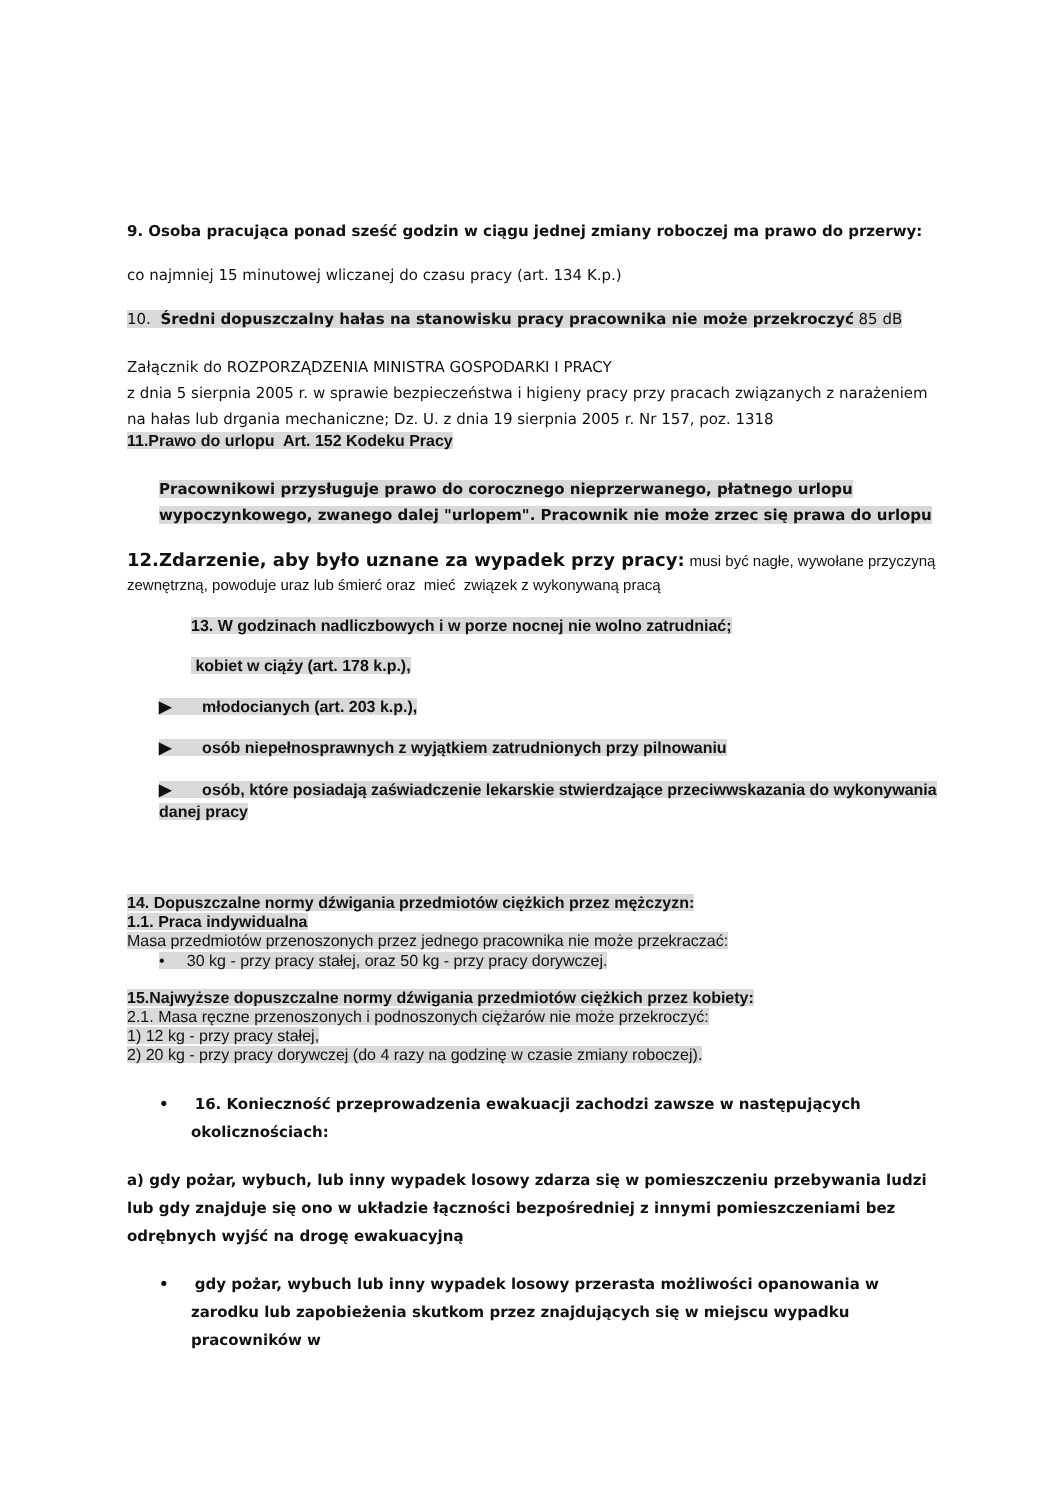9. Osoba pracująca ponad sześć godzin w ciągu jednej zmiany roboczej ma prawo do przerwy:
co najmniej 15 minutowej wliczanej do czasu pracy (art. 134 K.p.)
10. Średni dopuszczalny hałas na stanowisku pracy pracownika nie może przekroczyć 85 dB
Załącznik do ROZPORZĄDZENIA MINISTRA GOSPODARKI I PRACY
z dnia 5 sierpnia 2005 r. w sprawie bezpieczeństwa i higieny pracy przy pracach związanych z narażeniem na hałas lub drgania mechaniczne; Dz. U. z dnia 19 sierpnia 2005 r. Nr 157, poz. 1318
11.Prawo do urlopu Art. 152 Kodeku Pracy
Pracownikowi przysługuje prawo do corocznego nieprzerwanego, płatnego urlopu wypoczynkowego, zwanego dalej "urlopem". Pracownik nie może zrzec się prawa do urlopu
12.Zdarzenie, aby było uznane za wypadek przy pracy: musi być nagłe, wywołane przyczyną zewnętrzną, powoduje uraz lub śmierć oraz mieć związek z wykonywaną pracą
13. W godzinach nadliczbowych i w porze nocnej nie wolno zatrudniać;
kobiet w ciąży (art. 178 k.p.),
▶ młodocianych (art. 203 k.p.),
▶ osób niepełnosprawnych z wyjątkiem zatrudnionych przy pilnowaniu
▶ osób, które posiadają zaświadczenie lekarskie stwierdzające przeciwwskazania do wykonywania danej pracy
14. Dopuszczalne normy dźwigania przedmiotów ciężkich przez mężczyzn:
1.1. Praca indywidualna
Masa przedmiotów przenoszonych przez jednego pracownika nie może przekraczać:
• 30 kg - przy pracy stałej, oraz 50 kg - przy pracy dorywczej.
15.Najwyższe dopuszczalne normy dźwigania przedmiotów ciężkich przez kobiety:
2.1. Masa ręczne przenoszonych i podnoszonych ciężarów nie może przekroczyć:
1) 12 kg - przy pracy stałej,
2) 20 kg - przy pracy dorywczej (do 4 razy na godzinę w czasie zmiany roboczej).
• 16. Konieczność przeprowadzenia ewakuacji zachodzi zawsze w następujących okolicznościach:
a) gdy pożar, wybuch, lub inny wypadek losowy zdarza się w pomieszczeniu przebywania ludzi lub gdy znajduje się ono w układzie łączności bezpośredniej z innymi pomieszczeniami bez odrębnych wyjść na drogę ewakuacyjną
• gdy pożar, wybuch lub inny wypadek losowy przerasta możliwości opanowania w zarodku lub zapobieżenia skutkom przez znajdujących się w miejscu wypadku pracowników w